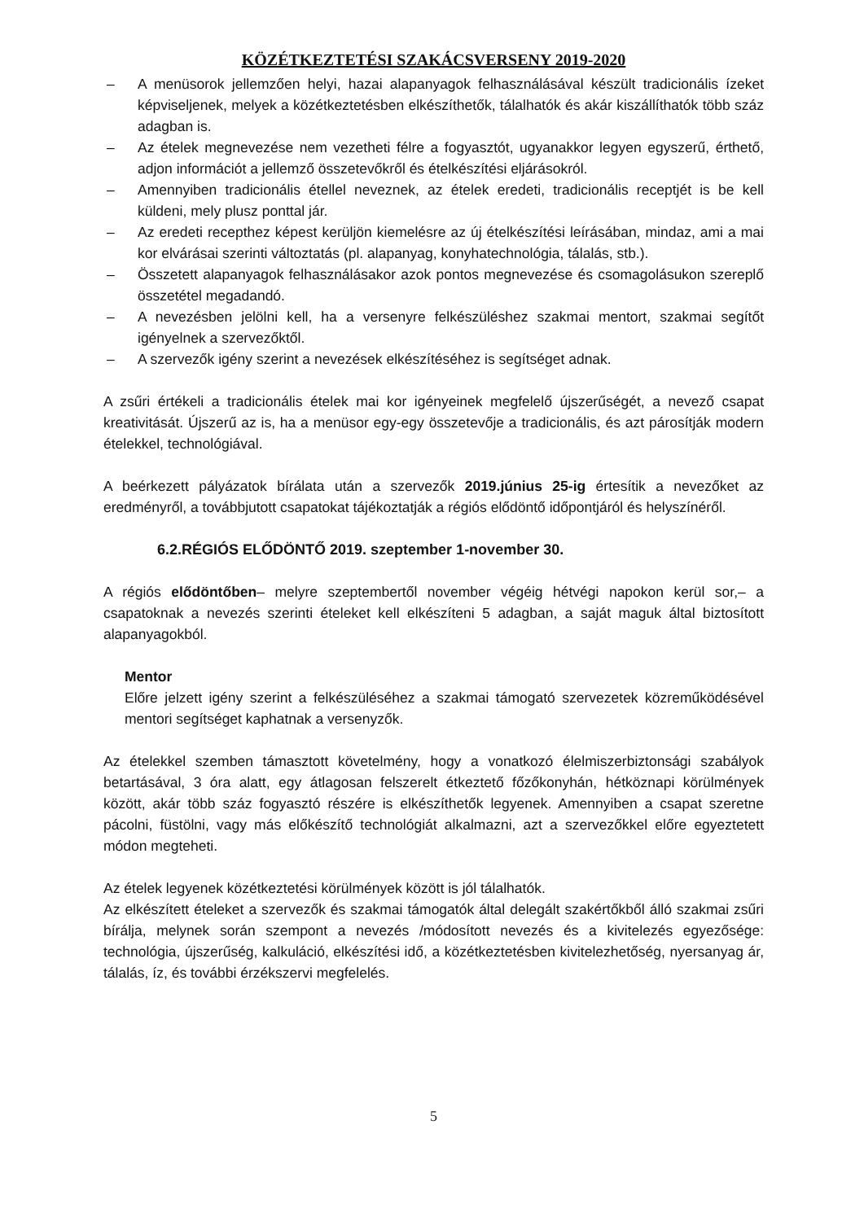KÖZÉTKEZTETÉSI SZAKÁCSVERSENY 2019-2020
– A menüsorok jellemzően helyi, hazai alapanyagok felhasználásával készült tradicionális ízeket képviseljenek, melyek a közétkeztetésben elkészíthetők, tálalhatók és akár kiszállíthatók több száz adagban is.
– Az ételek megnevezése nem vezetheti félre a fogyasztót, ugyanakkor legyen egyszerű, érthető, adjon információt a jellemző összetevőkről és ételkészítési eljárásokról.
– Amennyiben tradicionális étellel neveznek, az ételek eredeti, tradicionális receptjét is be kell küldeni, mely plusz ponttal jár.
– Az eredeti recepthez képest kerüljön kiemelésre az új ételkészítési leírásában, mindaz, ami a mai kor elvárásai szerinti változtatás (pl. alapanyag, konyhatechnológia, tálalás, stb.).
– Összetett alapanyagok felhasználásakor azok pontos megnevezése és csomagolásukon szereplő összetétel megadandó.
– A nevezésben jelölni kell, ha a versenyre felkészüléshez szakmai mentort, szakmai segítőt igényelnek a szervezőktől.
– A szervezők igény szerint a nevezések elkészítéséhez is segítséget adnak.
A zsűri értékeli a tradicionális ételek mai kor igényeinek megfelelő újszerűségét, a nevező csapat kreativitását. Újszerű az is, ha a menüsor egy-egy összetevője a tradicionális, és azt párosítják modern ételekkel, technológiával.
A beérkezett pályázatok bírálata után a szervezők 2019.június 25-ig értesítik a nevezőket az eredményről, a továbbjutott csapatokat tájékoztatják a régiós elődöntő időpontjáról és helyszínéről.
6.2.RÉGIÓS ELŐDÖNTŐ 2019. szeptember 1-november 30.
A régiós elődöntőben– melyre szeptembertől november végéig hétvégi napokon kerül sor,– a csapatoknak a nevezés szerinti ételeket kell elkészíteni 5 adagban, a saját maguk által biztosított alapanyagokból.
Mentor
Előre jelzett igény szerint a felkészüléséhez a szakmai támogató szervezetek közreműködésével mentori segítséget kaphatnak a versenyzők.
Az ételekkel szemben támasztott követelmény, hogy a vonatkozó élelmiszerbiztonsági szabályok betartásával, 3 óra alatt, egy átlagosan felszerelt étkeztető főzőkonyhán, hétköznapi körülmények között, akár több száz fogyasztó részére is elkészíthetők legyenek. Amennyiben a csapat szeretne pácolni, füstölni, vagy más előkészítő technológiát alkalmazni, azt a szervezőkkel előre egyeztetett módon megteheti.
Az ételek legyenek közétkeztetési körülmények között is jól tálalhatók.
Az elkészített ételeket a szervezők és szakmai támogatók által delegált szakértőkből álló szakmai zsűri bírálja, melynek során szempont a nevezés /módosított nevezés és a kivitelezés egyezősége: technológia, újszerűség, kalkuláció, elkészítési idő, a közétkeztetésben kivitelezhetőség, nyersanyag ár, tálalás, íz, és további érzékszervi megfelelés.
5